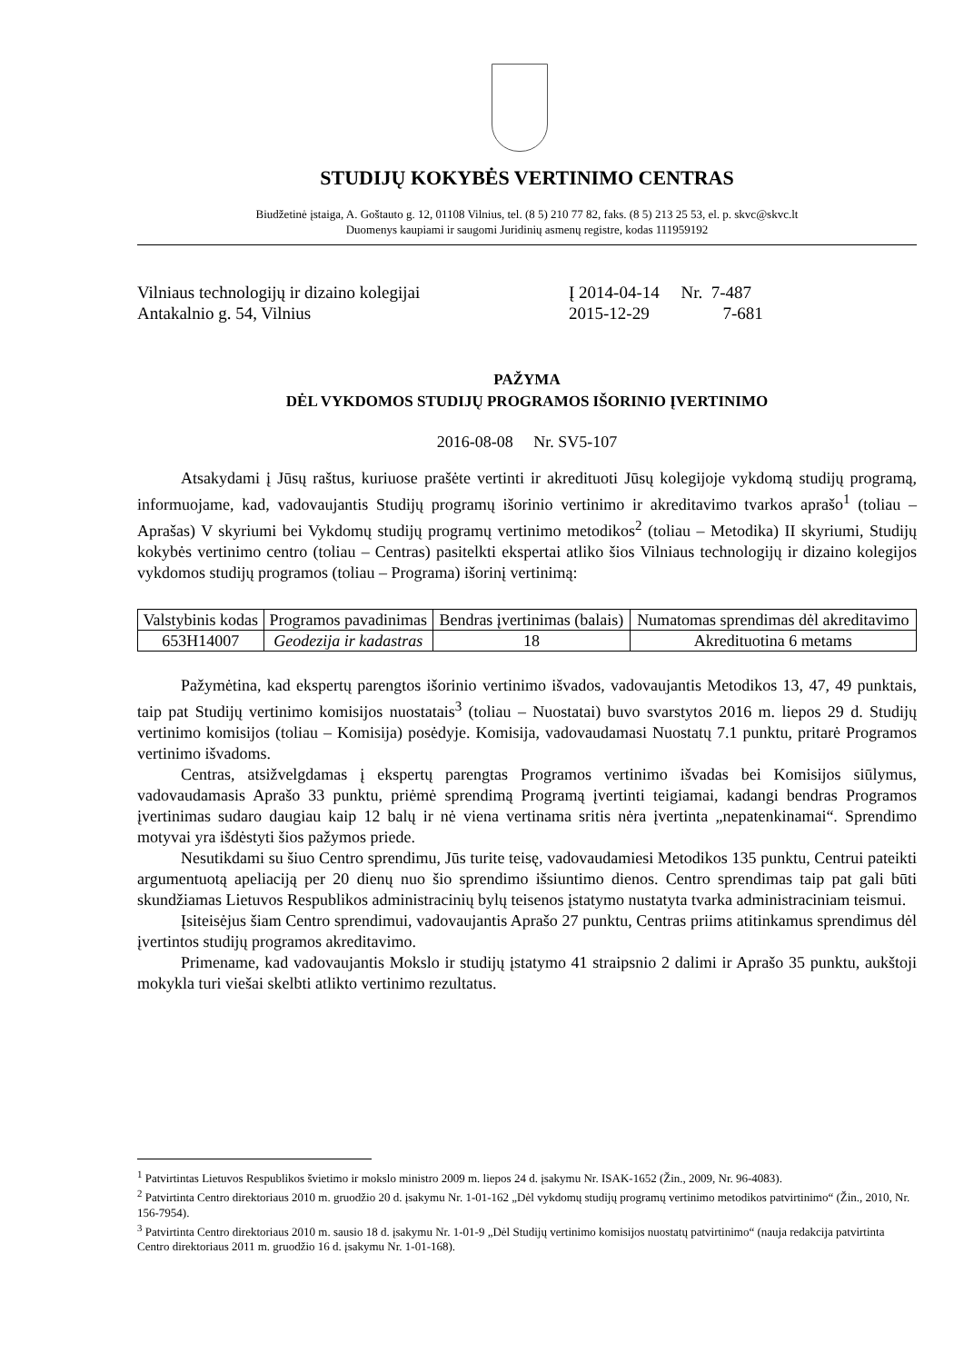STUDIJŲ KOKYBĖS VERTINIMO CENTRAS
Biudžetinė įstaiga, A. Goštauto g. 12, 01108 Vilnius, tel. (8 5) 210 77 82, faks. (8 5) 213 25 53, el. p. skvc@skvc.lt
Duomenys kaupiami ir saugomi Juridinių asmenų registre, kodas 111959192
Vilniaus technologijų ir dizaino kolegijai
Antakalnio g. 54, Vilnius
Į 2014-04-14 Nr. 7-487
2015-12-29 7-681
PAŽYMA
DĖL VYKDOMOS STUDIJŲ PROGRAMOS IŠORINIO ĮVERTINIMO
2016-08-08 Nr. SV5-107
Atsakydami į Jūsų raštus, kuriuose prašėte vertinti ir akredituoti Jūsų kolegijoje vykdomą studijų programą, informuojame, kad, vadovaujantis Studijų programų išorinio vertinimo ir akreditavimo tvarkos aprašo<sup>1</sup> (toliau – Aprašas) V skyriumi bei Vykdomų studijų programų vertinimo metodikos<sup>2</sup> (toliau – Metodika) II skyriumi, Studijų kokybės vertinimo centro (toliau – Centras) pasitelkti ekspertai atliko šios Vilniaus technologijų ir dizaino kolegijos vykdomos studijų programos (toliau – Programa) išorinį vertinimą:
| Valstybinis kodas | Programos pavadinimas | Bendras įvertinimas (balais) | Numatomas sprendimas dėl akreditavimo |
| --- | --- | --- | --- |
| 653H14007 | Geodezija ir kadastras | 18 | Akredituotina 6 metams |
Pažymėtina, kad ekspertų parengtos išorinio vertinimo išvados, vadovaujantis Metodikos 13, 47, 49 punktais, taip pat Studijų vertinimo komisijos nuostatais<sup>3</sup> (toliau – Nuostatai) buvo svarstytos 2016 m. liepos 29 d. Studijų vertinimo komisijos (toliau – Komisija) posėdyje. Komisija, vadovaudamasi Nuostatų 7.1 punktu, pritarė Programos vertinimo išvadoms.
Centras, atsižvelgdamas į ekspertų parengtas Programos vertinimo išvadas bei Komisijos siūlymus, vadovaudamasis Aprašo 33 punktu, priėmė sprendimą Programą įvertinti teigiamai, kadangi bendras Programos įvertinimas sudaro daugiau kaip 12 balų ir nė viena vertinama sritis nėra įvertinta „nepatenkinamai“. Sprendimo motyvai yra išdėstyti šios pažymos priede.
Nesutikdami su šiuo Centro sprendimu, Jūs turite teisę, vadovaudamiesi Metodikos 135 punktu, Centrui pateikti argumentuotą apeliaciją per 20 dienų nuo šio sprendimo išsiuntimo dienos. Centro sprendimas taip pat gali būti skundžiamas Lietuvos Respublikos administracinių bylų teisenos įstatymo nustatyta tvarka administraciniam teismui.
Įsiteisėjus šiam Centro sprendimui, vadovaujantis Aprašo 27 punktu, Centras priims atitinkamus sprendimus dėl įvertintos studijų programos akreditavimo.
Primename, kad vadovaujantis Mokslo ir studijų įstatymo 41 straipsnio 2 dalimi ir Aprašo 35 punktu, aukštoji mokykla turi viešai skelbti atlikto vertinimo rezultatus.
<sup>1</sup> Patvirtintas Lietuvos Respublikos švietimo ir mokslo ministro 2009 m. liepos 24 d. įsakymu Nr. ISAK-1652 (Žin., 2009, Nr. 96-4083).
<sup>2</sup> Patvirtinta Centro direktoriaus 2010 m. gruodžio 20 d. įsakymu Nr. 1-01-162 „Dėl vykdomų studijų programų vertinimo metodikos patvirtinimo“ (Žin., 2010, Nr. 156-7954).
<sup>3</sup> Patvirtinta Centro direktoriaus 2010 m. sausio 18 d. įsakymu Nr. 1-01-9 „Dėl Studijų vertinimo komisijos nuostatų patvirtinimo“ (nauja redakcija patvirtinta Centro direktoriaus 2011 m. gruodžio 16 d. įsakymu Nr. 1-01-168).